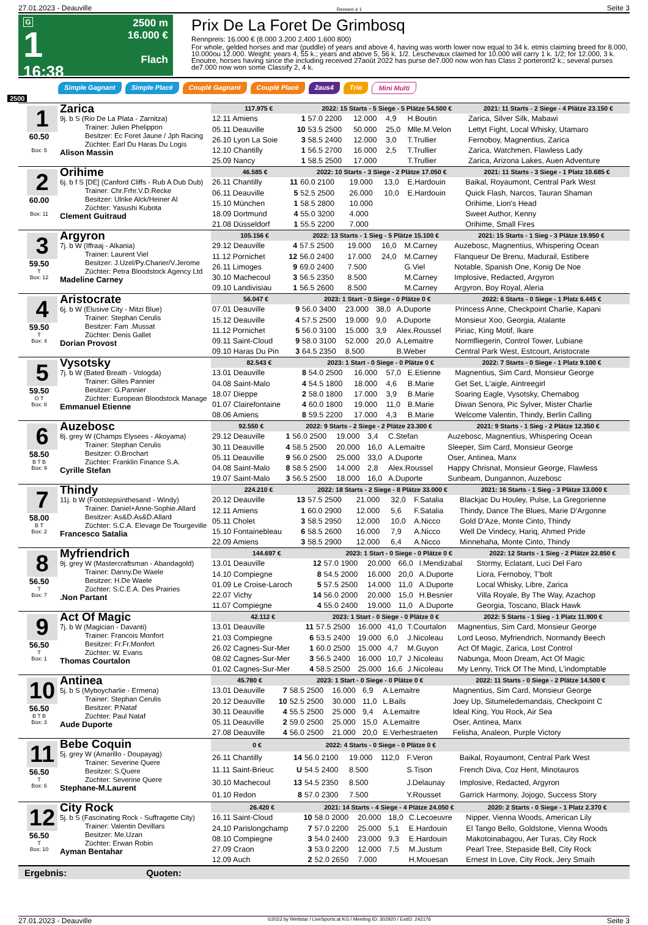27.01.2023 - Deauville Rennen # 1 Seite 3
G
1
16:38
2500 m
16.000 €
Flach
Prix De La Foret De Grimbosq
Rennpreis: 16.000 € (8.000 3.200 2.400 1.600 800)
For whole, gelded horses and mar (puddle) of years and above 4, having was worth lower now equal to 34 k. etmis claiming breed for 8.000, 10.000ou 12.000. Weight: years 4, 55 k.; years and above 5, 56 k. 1/2. Leschevaux claimed for 10.000 will carry 1 k. 1/2; for 12.000, 3 k. Enoutre, horses having since the including received 27août 2022 has purse de7.000 now won has Class 2 porteront2 k.; several purses de7.000 now won some Classify 2, 4 k.
Simple Gagnant Simple Placé Couplé Gagnant Couplé Placé 2aus4 Trio Mini Multi
2500
1
60.50
Box: 5
Zarica
9j. b S (Rio De La Plata - Zarnitza)
Trainer: Julien Phelippon
Besitzer: Ec Foret Jaune / Jph Racing
Züchter: Earl Du Haras Du Logis
Alison Massin
| 117.975 € | | 2022: 15 Starts - 5 Siege - 5 Plätze 54.500 € | | | | | 2021: 11 Starts - 2 Siege - 4 Plätze 23.150 € |
| 12.11 Amiens | 1 | 57.0 2200 | 12.000 | 4,9 | H.Boutin | | Zarica, Silver Silk, Mabawi |
| 05.11 Deauville | 10 | 53.5 2500 | 50.000 | 25,0 | Mlle.M.Velon | | Lettyt Fight, Local Whisky, Utamaro |
| 26.10 Lyon La Soie | 3 | 58.5 2400 | 12.000 | 3,0 | T.Trullier | | Fernoboy, Magnentius, Zarica |
| 12.10 Chantilly | 1 | 56.5 2700 | 16.000 | 2,5 | T.Trullier | | Zarica, Watchmen, Flawless Lady |
| 25.09 Nancy | 1 | 58.5 2500 | 17.000 | | T.Trullier | | Zarica, Arizona Lakes, Auen Adventure |
2
60.00
Box: 11
Orihime
6j. b f S [DE] (Canford Cliffs - Rub A Dub Dub)
Trainer: Chr.Frhr.V.D.Recke
Besitzer: Ulrike Alck/Heiner Al
Züchter: Yasushi Kubota
Clement Guitraud
| 46.585 € | | 2022: 10 Starts - 3 Siege - 2 Plätze 17.050 € | | | | | 2021: 11 Starts - 3 Siege - 1 Platz 10.685 € |
| 26.11 Chantilly | 11 | 60.0 2100 | 19.000 | 13,0 | E.Hardouin | | Baikal, Royaumont, Central Park West |
| 06.11 Deauville | 5 | 52.5 2500 | 26.000 | 10,0 | E.Hardouin | | Quick Flash, Narcos, Tauran Shaman |
| 15.10 München | 1 | 58.5 2800 | 10.000 | | | | Orihime, Lion's Head |
| 18.09 Dortmund | 4 | 55.0 3200 | 4.000 | | | | Sweet Author, Kenny |
| 21.08 Düsseldorf | 1 | 55.5 2200 | 7.000 | | | | Orihime, Small Fires |
3
59.50
T
Box: 12
Argyron
7j. b W (Iffraaj - Alkania)
Trainer: Laurent Viel
Besitzer: J.Uzel/Py.Charier/V.Jerome
Züchter: Petra Bloodstock Agency Ltd
Madeline Carney
| 105.156 € | | 2022: 13 Starts - 1 Sieg - 5 Plätze 15.100 € | | | | | 2021: 15 Starts - 1 Sieg - 3 Plätze 19.950 € |
| 29.12 Deauville | 4 | 57.5 2500 | 19.000 | 16,0 | M.Carney | | Auzebosc, Magnentius, Whispering Ocean |
| 11.12 Pornichet | 12 | 56.0 2400 | 17.000 | 24,0 | M.Carney | | Flanqueur De Brenu, Madurail, Estibere |
| 26.11 Limoges | 9 | 69.0 2400 | 7.500 | | G.Viel | | Notable, Spanish One, Konig De Noe |
| 30.10 Machecoul | 3 | 56.5 2350 | 8.500 | | M.Carney | | Implosive, Redacted, Argyron |
| 09.10 Landivisiau | 1 | 56.5 2600 | 8.500 | | M.Carney | | Argyron, Boy Royal, Aleria |
4
59.50
T
Box: 4
Aristocrate
6j. b W (Elusive City - Mitzi Blue)
Trainer: Stephan Cerulis
Besitzer: Fam .Mussat
Züchter: Denis Gallet
Dorian Provost
| 56.047 € | | 2023: 1 Start - 0 Siege - 0 Plätze 0 € | | | | | 2022: 6 Starts - 0 Siege - 1 Platz 6.445 € |
| 07.01 Deauville | 9 | 56.0 3400 | 23.000 | 38,0 | A.Duporte | | Princess Anne, Checkpoint Charlie, Kapani |
| 15.12 Deauville | 4 | 57.5 2500 | 19.000 | 9,0 | A.Duporte | | Monsieur Xoo, Georgia, Atalante |
| 11.12 Pornichet | 5 | 56.0 3100 | 15.000 | 3,9 | Alex.Roussel | | Piriac, King Motif, Ikare |
| 09.11 Saint-Cloud | 9 | 58.0 3100 | 52.000 | 20,0 | A.Lemaitre | | Normfliegerin, Control Tower, Lubiane |
| 09.10 Haras Du Pin | 3 | 64.5 2350 | 8.500 | | B.Weber | | Central Park West, Estcourt, Aristocrate |
5
59.50
O T
Box: 8
Vysotsky
7j. b W (Bated Breath - Vologda)
Trainer: Gilles Pannier
Besitzer: G.Pannier
Züchter: European Bloodstock Manage
Emmanuel Etienne
| 82.543 € | | 2023: 1 Start - 0 Siege - 0 Plätze 0 € | | | | | 2022: 7 Starts - 0 Siege - 1 Platz 9.100 € |
| 13.01 Deauville | 8 | 54.0 2500 | 16.000 | 57,0 | E.Etienne | | Magnentius, Sim Card, Monsieur George |
| 04.08 Saint-Malo | 4 | 54.5 1800 | 18.000 | 4,6 | B.Marie | | Get Set, L'aigle, Aintreegirl |
| 18.07 Dieppe | 2 | 58.0 1800 | 17.000 | 3,9 | B.Marie | | Soaring Eagle, Vysotsky, Chernabog |
| 01.07 Clairefontaine | 4 | 60.0 1800 | 19.000 | 11,0 | B.Marie | | Diwan Senora, Pic Sylver, Mister Charlie |
| 08.06 Amiens | 8 | 59.5 2200 | 17.000 | 4,3 | B.Marie | | Welcome Valentin, Thindy, Berlin Calling |
6
58.50
B T B
Box: 9
Auzebosc
8j. grey W (Champs Elysees - Akoyama)
Trainer: Stephan Cerulis
Besitzer: O.Brochart
Züchter: Franklin Finance S.A.
Cyrille Stefan
| 92.550 € | | 2022: 9 Starts - 2 Siege - 2 Plätze 23.300 € | | | | | 2021: 9 Starts - 1 Sieg - 2 Plätze 12.350 € |
| 29.12 Deauville | 1 | 56.0 2500 | 19.000 | 3,4 | C.Stefan | | Auzebosc, Magnentius, Whispering Ocean |
| 30.11 Deauville | 4 | 58.5 2500 | 20.000 | 16,0 | A.Lemaitre | | Sleeper, Sim Card, Monsieur George |
| 05.11 Deauville | 9 | 56.0 2500 | 25.000 | 33,0 | A.Duporte | | Oser, Antinea, Manx |
| 04.08 Saint-Malo | 8 | 58.5 2500 | 14.000 | 2,8 | Alex.Roussel | | Happy Chrisnat, Monsieur George, Flawless |
| 19.07 Saint-Malo | 3 | 56.5 2500 | 18.000 | 16,0 | A.Duporte | | Sunbeam, Dungannon, Auzebosc |
7
58.00
B T
Box: 2
Thindy
11j. b W (Footstepsinthesand - Windy)
Trainer: Daniel+Anne-Sophie.Allard
Besitzer: As&D.As&D.Allard
Züchter: S.C.A. Elevage De Tourgeville
Francesco Satalia
| 224.210 € | | 2022: 18 Starts - 2 Siege - 8 Plätze 33.000 € | | | | | 2021: 16 Starts - 1 Sieg - 3 Plätze 13.000 € |
| 20.12 Deauville | 13 | 57.5 2500 | 21.000 | 32,0 | F.Satalia | | Blackjac Du Houley, Pulse, La Gregorienne |
| 12.11 Amiens | 1 | 60.0 2900 | 12.000 | 5,6 | F.Satalia | | Thindy, Dance The Blues, Marie D'Argonne |
| 05.11 Cholet | 3 | 58.5 2950 | 12.000 | 10,0 | A.Nicco | | Gold D'Aze, Monte Cinto, Thindy |
| 15.10 Fontainebleau | 6 | 58.5 2600 | 16.000 | 7,9 | A.Nicco | | Well De Vindecy, Hariq, Ahmed Pride |
| 22.09 Amiens | 3 | 58.5 2900 | 12.000 | 6,4 | A.Nicco | | Minnehaha, Monte Cinto, Thindy |
8
56.50
T
Box: 7
Myfriendrich
9j. grey W (Mastercraftsman - Abandagold)
Trainer: Danny.De Waele
Besitzer: H.De Waele
Züchter: S.C.E.A. Des Prairies
.Non Partant
| 144.697 € | | 2023: 1 Start - 0 Siege - 0 Plätze 0 € | | | | | 2022: 12 Starts - 1 Sieg - 2 Plätze 22.850 € |
| 13.01 Deauville | 12 | 57.0 1900 | 20.000 | 66,0 | I.Mendizabal | | Stormy, Eclatant, Luci Del Faro |
| 14.10 Compiegne | 8 | 54.5 2000 | 16.000 | 20,0 | A.Duporte | | Liora, Fernoboy, T'bolt |
| 01.09 Le Croise-Laroch | 5 | 57.5 2500 | 14.000 | 11,0 | A.Duporte | | Local Whisky, Libre, Zarica |
| 22.07 Vichy | 14 | 56.0 2000 | 20.000 | 15,0 | H.Besnier | | Villa Royale, By The Way, Azachop |
| 11.07 Compiegne | 4 | 55.0 2400 | 19.000 | 11,0 | A.Duporte | | Georgia, Toscano, Black Hawk |
9
56.50
T
Box: 1
Act Of Magic
7j. b W (Magician - Davanti)
Trainer: Francois Monfort
Besitzer: Fr.Fr.Monfort
Züchter: W. Evans
Thomas Courtalon
| 42.112 € | | 2023: 1 Start - 0 Siege - 0 Plätze 0 € | | | | | 2022: 5 Starts - 1 Sieg - 1 Platz 11.900 € |
| 13.01 Deauville | 11 | 57.5 2500 | 16.000 | 41,0 | T.Courtalon | | Magnentius, Sim Card, Monsieur George |
| 21.03 Compiegne | 6 | 53.5 2400 | 19.000 | 6,0 | J.Nicoleau | | Lord Leoso, Myfriendrich, Normandy Beech |
| 26.02 Cagnes-Sur-Mer | 1 | 60.0 2500 | 15.000 | 4,7 | M.Guyon | | Act Of Magic, Zarica, Lost Control |
| 08.02 Cagnes-Sur-Mer | 3 | 56.5 2400 | 16.000 | 10,7 | J.Nicoleau | | Nabunga, Moon Dream, Act Of Magic |
| 01.02 Cagnes-Sur-Mer | 4 | 58.5 2500 | 25.000 | 16,6 | J.Nicoleau | | My Lenny, Trick Of The Mind, L'indomptable |
10
56.50
B T B
Box: 3
Antinea
5j. b S (Myboycharlie - Ermena)
Trainer: Stephan Cerulis
Besitzer: P.Nataf
Züchter: Paul Nataf
Aude Duporte
| 45.780 € | | 2023: 1 Start - 0 Siege - 0 Plätze 0 € | | | | | 2022: 11 Starts - 0 Siege - 2 Plätze 14.500 € |
| 13.01 Deauville | 7 | 58.5 2500 | 16.000 | 6,9 | A.Lemaitre | | Magnentius, Sim Card, Monsieur George |
| 20.12 Deauville | 10 | 52.5 2500 | 30.000 | 11,0 | L.Bails | | Joey Up, Situmeledemandais, Checkpoint C |
| 30.11 Deauville | 4 | 55.5 2500 | 25.000 | 9,4 | A.Lemaitre | | Ideal King, You Rock, Air Sea |
| 05.11 Deauville | 2 | 59.0 2500 | 25.000 | 15,0 | A.Lemaitre | | Oser, Antinea, Manx |
| 27.08 Deauville | 4 | 56.0 2500 | 21.000 | 20,0 | E.Verhestraeten | | Felisha, Analeon, Purple Victory |
11
56.50
T
Box: 6
Bebe Coquin
5j. grey W (Amarillo - Doupayag)
Trainer: Severine Quere
Besitzer: S.Quere
Züchter: Severine Quere
Stephane-M.Laurent
| 0 € | | 2022: 4 Starts - 0 Siege - 0 Plätze 0 € | | | | | |
| 26.11 Chantilly | 14 | 56.0 2100 | 19.000 | 112,0 | F.Veron | | Baikal, Royaumont, Central Park West |
| 11.11 Saint-Brieuc | U | 54.5 2400 | 8.500 | | S.Tison | | French Diva, Coz Hent, Minotauros |
| 30.10 Machecoul | 13 | 54.5 2350 | 8.500 | | J.Delaunay | | Implosive, Redacted, Argyron |
| 01.10 Redon | 8 | 57.0 2300 | 7.500 | | Y.Rousset | | Garrick Harmony, Jojogo, Success Story |
12
56.50
T
Box: 10
City Rock
5j. b S (Fascinating Rock - Suffragette City)
Trainer: Valentin Devillars
Besitzer: Me.Uzan
Züchter: Erwan Robin
Ayman Bentahar
| 26.420 € | | 2021: 14 Starts - 4 Siege - 4 Plätze 24.050 € | | | | | 2020: 2 Starts - 0 Siege - 1 Platz 2.370 € |
| 16.11 Saint-Cloud | 10 | 58.0 2000 | 20.000 | 18,0 | C.Lecoeuvre | | Nipper, Vienna Woods, American Lily |
| 24.10 Parislongchamp | 7 | 57.0 2200 | 25.000 | 5,1 | E.Hardouin | | El Tango Bello, Goldstone, Vienna Woods |
| 08.10 Compiegne | 3 | 54.0 2400 | 23.000 | 9,3 | E.Hardouin | | Makotoinabagou, Aer Turas, City Rock |
| 27.09 Craon | 3 | 53.0 2200 | 12.000 | 7,5 | M.Justum | | Pearl Tree, Stepaside Bell, City Rock |
| 12.09 Auch | 2 | 52.0 2650 | 7.000 | | H.Mouesan | | Ernest In Love, City Rock, Jery Smaih |
Ergebnis: Quoten:
27.01.2023 - Deauville ©2023 by Wettstar / LiveSports.at KG / Meeting ID: 302920 / ExtID: 242176 Seite 3